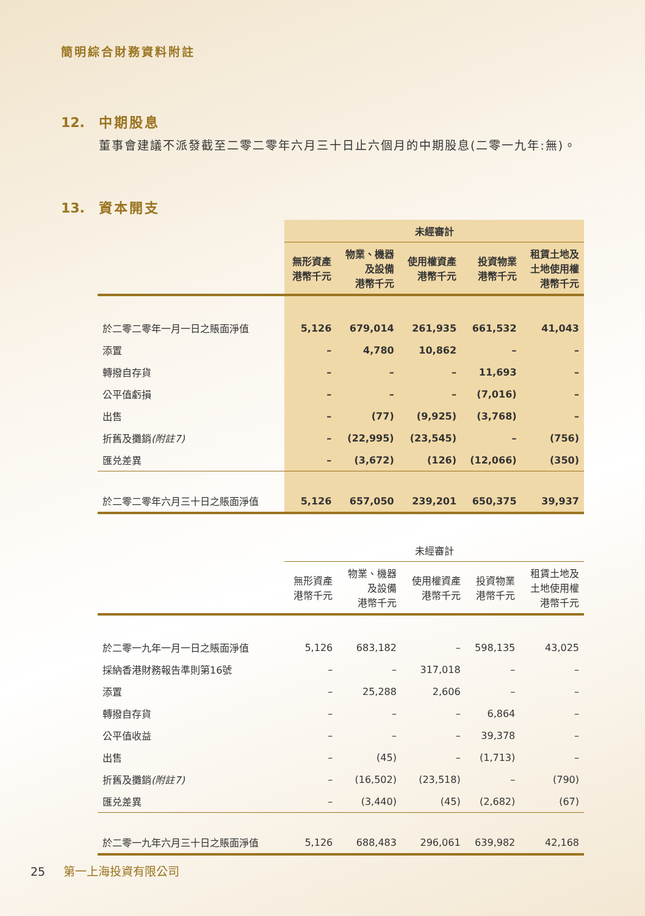簡明綜合財務資料附註
12. 中期股息
董事會建議不派發截至二零二零年六月三十日止六個月的中期股息(二零一九年:無)。
13. 資本開支
| | 未經審計 | | | | |
| --- | --- | --- | --- | --- | --- |
| | 無形資產 港幣千元 | 物業、機器 及設備 港幣千元 | 使用權資產 港幣千元 | 投資物業 港幣千元 | 租賃土地及 土地使用權 港幣千元 |
| 於二零二零年一月一日之賬面淨值 | 5,126 | 679,014 | 261,935 | 661,532 | 41,043 |
| 添置 | – | 4,780 | 10,862 | – | – |
| 轉撥自存貨 | – | – | – | 11,693 | – |
| 公平值虧損 | – | – | – | (7,016) | – |
| 出售 | – | (77) | (9,925) | (3,768) | – |
| 折舊及攤銷 (附註7) | – | (22,995) | (23,545) | – | (756) |
| 匯兑差異 | – | (3,672) | (126) | (12,066) | (350) |
| 於二零二零年六月三十日之賬面淨值 | 5,126 | 657,050 | 239,201 | 650,375 | 39,937 |
| | 未經審計 | | | | |
| --- | --- | --- | --- | --- | --- |
| | 無形資產 港幣千元 | 物業、機器 及設備 港幣千元 | 使用權資產 港幣千元 | 投資物業 港幣千元 | 租賃土地及 土地使用權 港幣千元 |
| 於二零一九年一月一日之賬面淨值 | 5,126 | 683,182 | – | 598,135 | 43,025 |
| 採納香港財務報告準則第16號 | – | – | 317,018 | – | – |
| 添置 | – | 25,288 | 2,606 | – | – |
| 轉撥自存貨 | – | – | – | 6,864 | – |
| 公平值收益 | – | – | – | 39,378 | – |
| 出售 | – | (45) | – | (1,713) | – |
| 折舊及攤銷 (附註7) | – | (16,502) | (23,518) | – | (790) |
| 匯兑差異 | – | (3,440) | (45) | (2,682) | (67) |
| 於二零一九年六月三十日之賬面淨值 | 5,126 | 688,483 | 296,061 | 639,982 | 42,168 |
25 第一上海投資有限公司